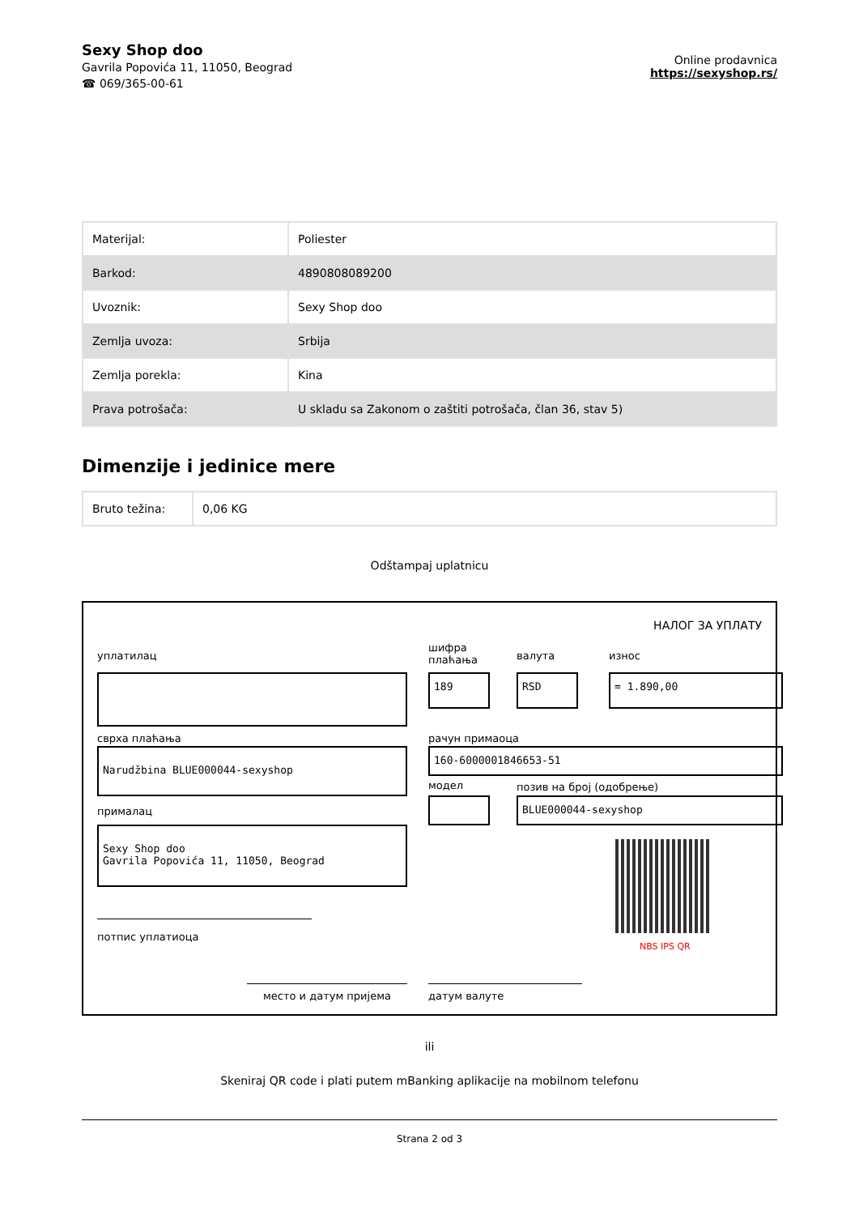Sexy Shop doo
Gavrila Popovića 11, 11050, Beograd
☎ 069/365-00-61
Online prodavnica
https://sexyshop.rs/
| Materijal: | Poliester |
| Barkod: | 4890808089200 |
| Uvoznik: | Sexy Shop doo |
| Zemlja uvoza: | Srbija |
| Zemlja porekla: | Kina |
| Prava potrošača: | U skladu sa Zakonom o zaštiti potrošača, član 36, stav 5) |
Dimenzije i jedinice mere
| Bruto težina: | 0,06 KG |
Odštampaj uplatnicu
НАЛОГ ЗА УПЛАТУ
уплатилац
шифра
плаћања
валута износ
189 RSD = 1.890,00
сврха плаћања
Narudžbina BLUE000044-sexyshop
рачун примаоца
160-6000001846653-51
модел позив на број (одобрење)
BLUE000044-sexyshop
прималац
Sexy Shop doo
Gavrila Popovića 11, 11050, Beograd
NBS IPS QR
потпис уплатиоца
место и датум пријема датум валуте
ili
Skeniraj QR code i plati putem mBanking aplikacije na mobilnom telefonu
Strana 2 od 3